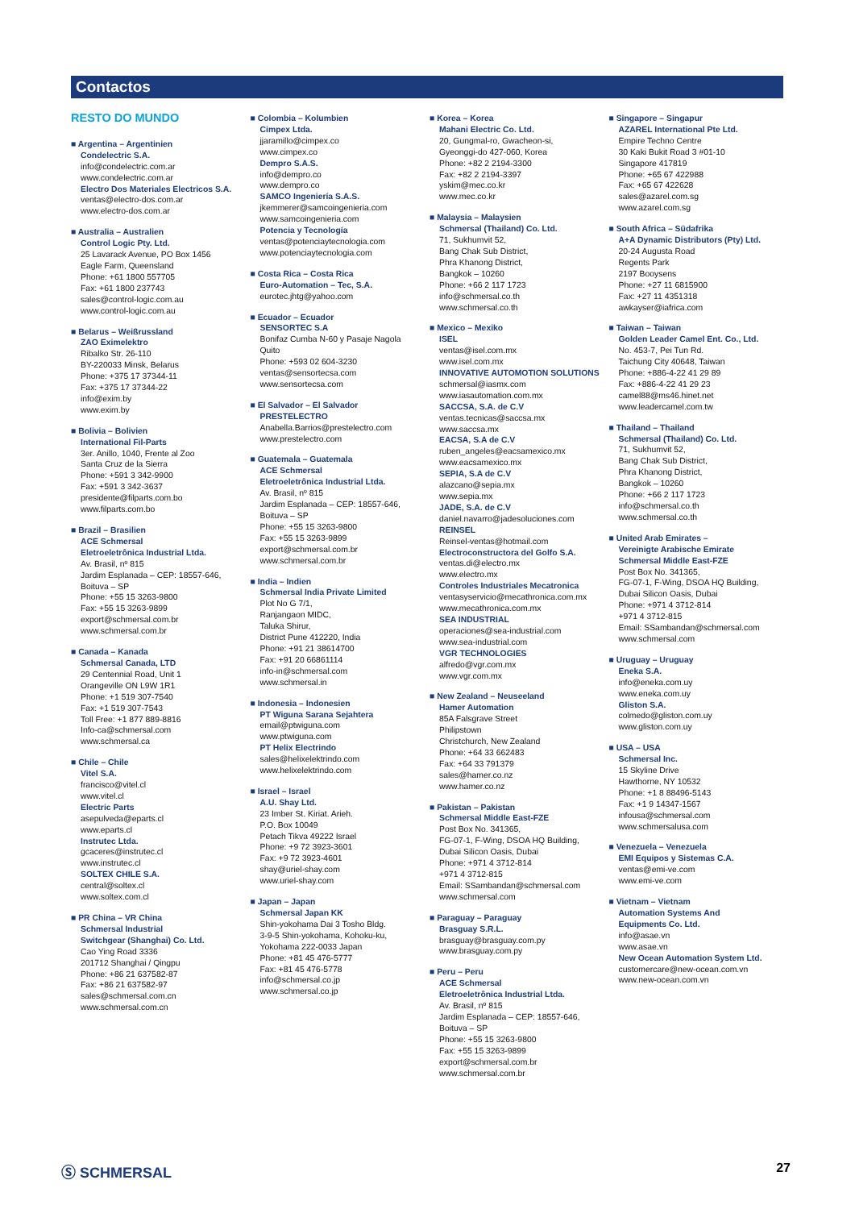Contactos
RESTO DO MUNDO
■ Argentina – Argentinien
Condelectric S.A.
info@condelectric.com.ar
www.condelectric.com.ar
Electro Dos Materiales Electricos S.A.
ventas@electro-dos.com.ar
www.electro-dos.com.ar
■ Australia – Australien
Control Logic Pty. Ltd.
25 Lavarack Avenue, PO Box 1456
Eagle Farm, Queensland
Phone: +61 1800 557705
Fax: +61 1800 237743
sales@control-logic.com.au
www.control-logic.com.au
■ Belarus – Weißrussland
ZAO Eximelektro
Ribalko Str. 26-110
BY-220033 Minsk, Belarus
Phone: +375 17 37344-11
Fax: +375 17 37344-22
info@exim.by
www.exim.by
■ Bolivia – Bolivien
International Fil-Parts
3er. Anillo, 1040, Frente al Zoo
Santa Cruz de la Sierra
Phone: +591 3 342-9900
Fax: +591 3 342-3637
presidente@filparts.com.bo
www.filparts.com.bo
■ Brazil – Brasilien
ACE Schmersal
Eletroeletrônica Industrial Ltda.
Av. Brasil, nº 815
Jardim Esplanada – CEP: 18557-646,
Boituva – SP
Phone: +55 15 3263-9800
Fax: +55 15 3263-9899
export@schmersal.com.br
www.schmersal.com.br
■ Canada – Kanada
Schmersal Canada, LTD
29 Centennial Road, Unit 1
Orangeville ON L9W 1R1
Phone: +1 519 307-7540
Fax: +1 519 307-7543
Toll Free: +1 877 889-8816
Info-ca@schmersal.com
www.schmersal.ca
■ Chile – Chile
Vitel S.A.
francisco@vitel.cl
www.vitel.cl
Electric Parts
asepulveda@eparts.cl
www.eparts.cl
Instrutec Ltda.
gcaceres@instrutec.cl
www.instrutec.cl
SOLTEX CHILE S.A.
central@soltex.cl
www.soltex.com.cl
■ PR China – VR China
Schmersal Industrial
Switchgear (Shanghai) Co. Ltd.
Cao Ying Road 3336
201712 Shanghai / Qingpu
Phone: +86 21 637582-87
Fax: +86 21 637582-97
sales@schmersal.com.cn
www.schmersal.com.cn
■ Colombia – Kolumbien
Cimpex Ltda.
jjaramillo@cimpex.co
www.cimpex.co
Dempro S.A.S.
info@dempro.co
www.dempro.co
SAMCO Ingeniería S.A.S.
jkemmerer@samcoingenieria.com
www.samcoingenieria.com
Potencia y Tecnología
ventas@potenciaytecnologia.com
www.potenciaytecnologia.com
■ Costa Rica – Costa Rica
Euro-Automation – Tec, S.A.
eurotec.jhtg@yahoo.com
■ Ecuador – Ecuador
SENSORTEC S.A
Bonifaz Cumba N-60 y Pasaje Nagola
Quito
Phone: +593 02 604-3230
ventas@sensortecsa.com
www.sensortecsa.com
■ El Salvador – El Salvador
PRESTELECTRO
Anabella.Barrios@prestelectro.com
www.prestelectro.com
■ Guatemala – Guatemala
ACE Schmersal
Eletroeletrônica Industrial Ltda.
Av. Brasil, nº 815
Jardim Esplanada – CEP: 18557-646,
Boituva – SP
Phone: +55 15 3263-9800
Fax: +55 15 3263-9899
export@schmersal.com.br
www.schmersal.com.br
■ India – Indien
Schmersal India Private Limited
Plot No G 7/1,
Ranjangaon MIDC,
Taluka Shirur,
District Pune 412220, India
Phone: +91 21 38614700
Fax: +91 20 66861114
info-in@schmersal.com
www.schmersal.in
■ Indonesia – Indonesien
PT Wiguna Sarana Sejahtera
email@ptwiguna.com
www.ptwiguna.com
PT Helix Electrindo
sales@helixelektrindo.com
www.helixelektrindo.com
■ Israel – Israel
A.U. Shay Ltd.
23 Imber St. Kiriat. Arieh.
P.O. Box 10049
Petach Tikva 49222 Israel
Phone: +9 72 3923-3601
Fax: +9 72 3923-4601
shay@uriel-shay.com
www.uriel-shay.com
■ Japan – Japan
Schmersal Japan KK
Shin-yokohama Dai 3 Tosho Bldg.
3-9-5 Shin-yokohama, Kohoku-ku,
Yokohama 222-0033 Japan
Phone: +81 45 476-5777
Fax: +81 45 476-5778
info@schmersal.co.jp
www.schmersal.co.jp
■ Korea – Korea
Mahani Electric Co. Ltd.
20, Gungmal-ro, Gwacheon-si,
Gyeonggi-do 427-060, Korea
Phone: +82 2 2194-3300
Fax: +82 2 2194-3397
yskim@mec.co.kr
www.mec.co.kr
■ Malaysia – Malaysien
Schmersal (Thailand) Co. Ltd.
71, Sukhumvit 52,
Bang Chak Sub District,
Phra Khanong District,
Bangkok – 10260
Phone: +66 2 117 1723
info@schmersal.co.th
www.schmersal.co.th
■ Mexico – Mexiko
ISEL
ventas@isel.com.mx
www.isel.com.mx
INNOVATIVE AUTOMOTION SOLUTIONS
schmersal@iasmx.com
www.iasautomation.com.mx
SACCSA, S.A. de C.V
ventas.tecnicas@saccsa.mx
www.saccsa.mx
EACSA, S.A de C.V
ruben_angeles@eacsamexico.mx
www.eacsamexico.mx
SEPIA, S.A de C.V
alazcano@sepia.mx
www.sepia.mx
JADE, S.A. de C.V
daniel.navarro@jadesoluciones.com
REINSEL
Reinsel-ventas@hotmail.com
Electroconstructora del Golfo S.A.
ventas.di@electro.mx
www.electro.mx
Controles Industriales Mecatronica
ventasyservicio@mecathronica.com.mx
www.mecathronica.com.mx
SEA INDUSTRIAL
operaciones@sea-industrial.com
www.sea-industrial.com
VGR TECHNOLOGIES
alfredo@vgr.com.mx
www.vgr.com.mx
■ New Zealand – Neuseeland
Hamer Automation
85A Falsgrave Street
Philipstown
Christchurch, New Zealand
Phone: +64 33 662483
Fax: +64 33 791379
sales@hamer.co.nz
www.hamer.co.nz
■ Pakistan – Pakistan
Schmersal Middle East-FZE
Post Box No. 341365,
FG-07-1, F-Wing, DSOA HQ Building,
Dubai Silicon Oasis, Dubai
Phone: +971 4 3712-814
+971 4 3712-815
Email: SSambandan@schmersal.com
www.schmersal.com
■ Paraguay – Paraguay
Brasguay S.R.L.
brasguay@brasguay.com.py
www.brasguay.com.py
■ Peru – Peru
ACE Schmersal
Eletroeletrônica Industrial Ltda.
Av. Brasil, nº 815
Jardim Esplanada – CEP: 18557-646,
Boituva – SP
Phone: +55 15 3263-9800
Fax: +55 15 3263-9899
export@schmersal.com.br
www.schmersal.com.br
■ Singapore – Singapur
AZAREL International Pte Ltd.
Empire Techno Centre
30 Kaki Bukit Road 3 #01-10
Singapore 417819
Phone: +65 67 422988
Fax: +65 67 422628
sales@azarel.com.sg
www.azarel.com.sg
■ South Africa – Südafrika
A+A Dynamic Distributors (Pty) Ltd.
20-24 Augusta Road
Regents Park
2197 Booysens
Phone: +27 11 6815900
Fax: +27 11 4351318
awkayser@iafrica.com
■ Taiwan – Taiwan
Golden Leader Camel Ent. Co., Ltd.
No. 453-7, Pei Tun Rd.
Taichung City 40648, Taiwan
Phone: +886-4-22 41 29 89
Fax: +886-4-22 41 29 23
camel88@ms46.hinet.net
www.leadercamel.com.tw
■ Thailand – Thailand
Schmersal (Thailand) Co. Ltd.
71, Sukhumvit 52,
Bang Chak Sub District,
Phra Khanong District,
Bangkok – 10260
Phone: +66 2 117 1723
info@schmersal.co.th
www.schmersal.co.th
■ United Arab Emirates –
Vereinigte Arabische Emirate
Schmersal Middle East-FZE
Post Box No. 341365,
FG-07-1, F-Wing, DSOA HQ Building,
Dubai Silicon Oasis, Dubai
Phone: +971 4 3712-814
+971 4 3712-815
Email: SSambandan@schmersal.com
www.schmersal.com
■ Uruguay – Uruguay
Eneka S.A.
info@eneka.com.uy
www.eneka.com.uy
Gliston S.A.
colmedo@gliston.com.uy
www.gliston.com.uy
■ USA – USA
Schmersal Inc.
15 Skyline Drive
Hawthorne, NY 10532
Phone: +1 8 88496-5143
Fax: +1 9 14347-1567
infousa@schmersal.com
www.schmersalusa.com
■ Venezuela – Venezuela
EMI Equipos y Sistemas C.A.
ventas@emi-ve.com
www.emi-ve.com
■ Vietnam – Vietnam
Automation Systems And
Equipments Co. Ltd.
info@asae.vn
www.asae.vn
New Ocean Automation System Ltd.
customercare@new-ocean.com.vn
www.new-ocean.com.vn
Ⓢ SCHMERSAL 27